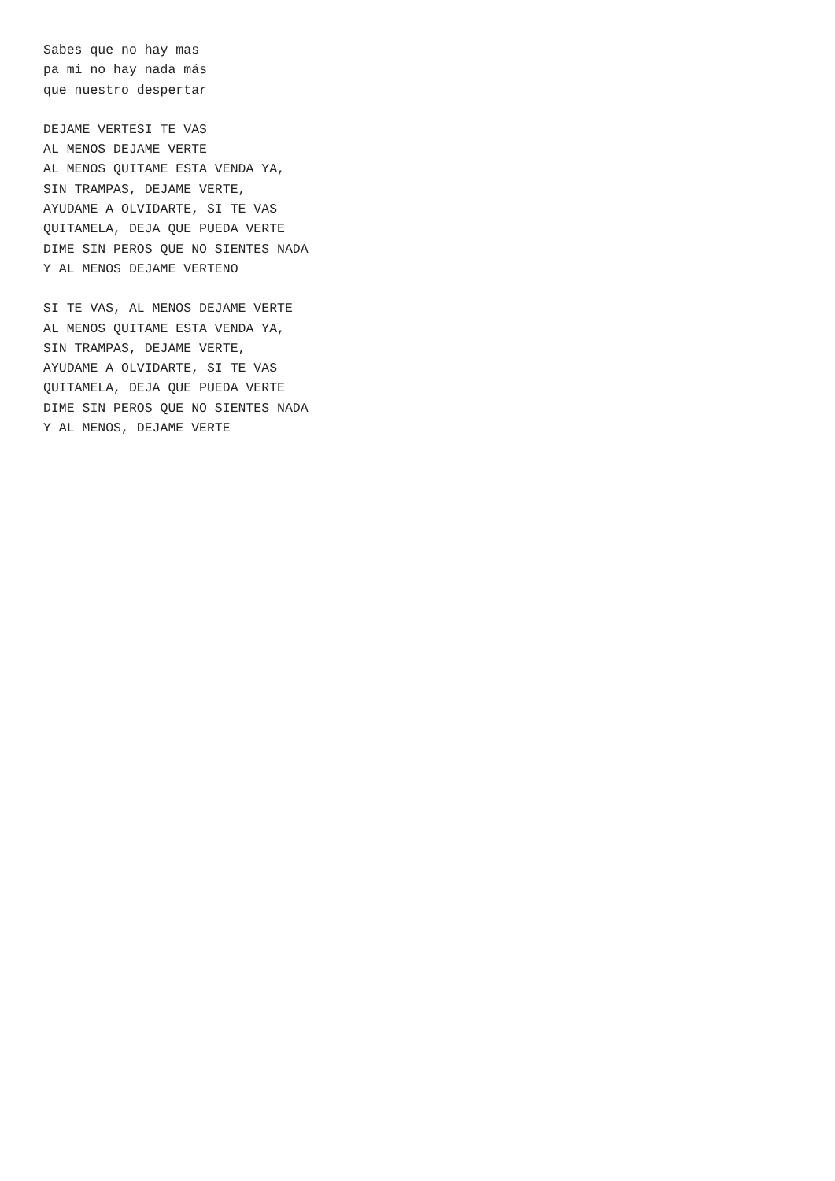Sabes que no hay mas pa mi no hay nada más que nuestro despertar
DEJAME VERTESI TE VAS AL MENOS DEJAME VERTE AL MENOS QUITAME ESTA VENDA YA, SIN TRAMPAS, DEJAME VERTE, AYUDAME A OLVIDARTE, SI TE VAS QUITAMELA, DEJA QUE PUEDA VERTE DIME SIN PEROS QUE NO SIENTES NADA Y AL MENOS DEJAME VERTENO
SI TE VAS, AL MENOS DEJAME VERTE AL MENOS QUITAME ESTA VENDA YA, SIN TRAMPAS, DEJAME VERTE, AYUDAME A OLVIDARTE, SI TE VAS QUITAMELA, DEJA QUE PUEDA VERTE DIME SIN PEROS QUE NO SIENTES NADA Y AL MENOS, DEJAME VERTE